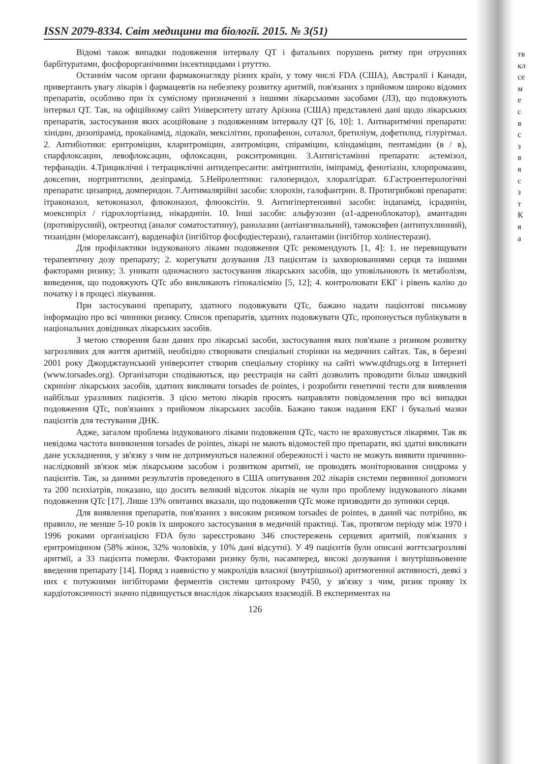тв
кл
се
м
е
с
в
с
з
в
я
с
з
т
К
я
а
ISSN 2079-8334. Світ медицини та біології. 2015. № 3(51)
Відомі також випадки подовження інтервалу QT і фатальних порушень ритму при отруєннях барбітуратами, фосфорорганічними інсектицидами і ртуттю.
Останнім часом органи фармаконагляду різних країн, у тому числі FDA (США), Австралії і Канади, привертають увагу лікарів і фармацевтів на небезпеку розвитку аритмій, пов'язаних з прийомом широко відомих препаратів, особливо при їх сумісному призначенні з іншими лікарськими засобами (ЛЗ), що подовжують інтервал QT. Так, на офіційному сайті Університету штату Арізона (США) представлені дані щодо лікарських препаратів, застосування яких асоційоване з подовженням інтервалу QT [6, 10]: 1. Антиаритмічні препарати: хінідин, дизопірамід, прокаїнамід, лідокаїн, мексілітин, пропафенон, соталол, бретиліум, дофетилид, гілурітмал. 2. Антибіотики: еритроміцин, кларитроміцин, азитроміцин, спіраміцин, кліндаміцин, пентамідин (в / в), спарфлоксацин, левофлоксацин, офлоксацин, рокситромицин. 3.Антигістамінні препарати: астемізол, терфанадін. 4.Трициклічні і тетрациклічні антидепресанти: амітриптилін, іміпрамід, фенотіазін, хлорпромазин, доксепин, нортриптилин, дезіпрамід. 5.Нейролептики: галоперидол, хлоралгідрат. 6.Гастроентерологічні препарати: цизаприд, домперидон. 7.Антималярійні засоби: хлорохін, галофантрин. 8. Протигрибкові препарати: ітраконазол, кетоконазол, флюконазол, флюоксітін. 9. Антигіпертензивні засоби: індапамід, ісрадипін, моексипріл / гідрохлортіазид, нікардипін. 10. Інші засоби: альфузозин (α1-адреноблокатор), амантадин (противірусний), октреотид (аналог соматостатину), ранолазин (антіангинальний), тамоксифен (антипухлинний), тизанідин (міорелаксант), варденафіл (інгібітор фосфодіестерази), галантамін (інгібітор холінестерази).
Для профілактики індукованого ліками подовження QTc рекомендують [1, 4]: 1. не перевищувати терапевтичну дозу препарату; 2. корегувати дозування ЛЗ пацієнтам із захворюваннями серця та іншими факторами ризику; 3. уникати одночасного застосування лікарських засобів, що уповільнюють їх метаболізм, виведення, що подовжують QTc або викликають гіпокаліємію [5, 12]; 4. контролювати ЕКГ і рівень калію до початку і в процесі лікування.
При застосуванні препарату, здатного подовжувати QTc, бажано надати пацієнтові письмову інформацію про всі чинники ризику. Список препаратів, здатних подовжувати QTc, пропонується публікувати в національних довідниках лікарських засобів.
З метою створення бази даних про лікарські засоби, застосування яких пов'язане з ризиком розвитку загрозливих для життя аритмій, необхідно створювати спеціальні сторінки на медичних сайтах. Так, в березні 2001 року Джорджтаунський університет створив спеціальну сторінку на сайті www.qtdrugs.org в Інтернеті (www.torsades.org). Організатори сподіваються, що реєстрація на сайті дозволить проводити більш швидкий скринінг лікарських засобів, здатних викликати torsades de pointes, і розробити генетичні тести для виявлення найбільш уразливих пацієнтів. З цією метою лікарів просять направляти повідомлення про всі випадки подовження QTc, пов'язаних з прийомом лікарських засобів. Бажано також надання ЕКГ і букальні мазки пацієнтів для тестування ДНК.
Адже, загалом проблема індукованого ліками подовження QTc, часто не враховується лікарями. Так як невідома частота виникнення torsades de pointes, лікарі не мають відомостей про препарати, які здатні викликати дане ускладнення, у зв'язку з чим не дотримуються належної обережності і часто не можуть виявити причинно-наслідковий зв'язок між лікарським засобом і розвитком аритмії, не проводять моніторювання синдрома у пацієнтів. Так, за даними результатів проведеного в США опитування 202 лікарів системи первинної допомоги та 200 психіатрів, показано, що досить великий відсоток лікарів не чули про проблему індукованого ліками подовження QTc [17]. Лише 13% опитаних вказали, що подовження QTc може призводити до зупинки серця.
Для виявлення препаратів, пов'язаних з високим ризиком torsades de pointes, в даний час потрібно, як правило, не менше 5-10 років їх широкого застосування в медичній практиці. Так, протягом періоду між 1970 і 1996 роками організацією FDA було зареєстровано 346 спостережень серцевих аритмій, пов'язаних з еритроміцином (58% жінок, 32% чоловіків, у 10% дані відсутні). У 49 пацієнтів були описані життєзагрозливі аритмії, а 33 пацієнта померли. Факторами ризику були, насамперед, високі дозування і внутрішньовенне введення препарату [14]. Поряд з наявністю у макролідів власної (внутрішньої) аритмогенної активності, деякі з них є потужними інгібіторами ферментів системи цитохрому P450, у зв'язку з чим, ризик прояву їх кардіотоксичності значно підвищується внаслідок лікарських взаємодій. В експериментах на
126